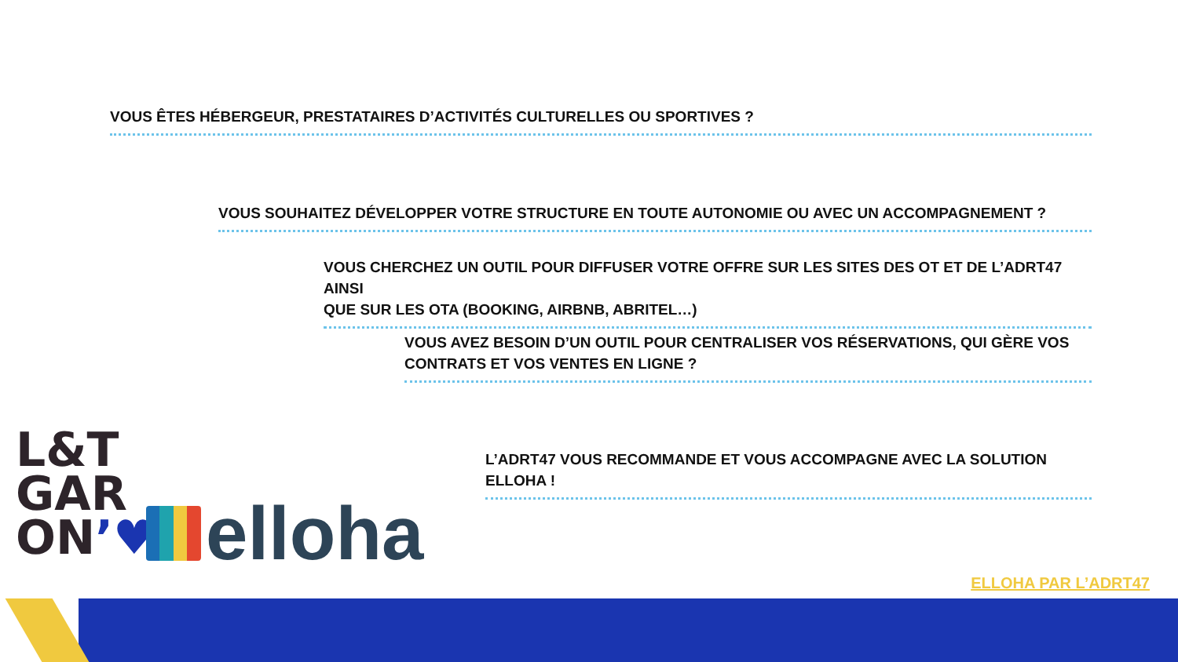VOUS ÊTES HÉBERGEUR, PRESTATAIRES D’ACTIVITÉS CULTURELLES OU SPORTIVES ?
VOUS SOUHAITEZ DÉVELOPPER VOTRE STRUCTURE EN TOUTE AUTONOMIE OU AVEC UN ACCOMPAGNEMENT ?
VOUS CHERCHEZ UN OUTIL POUR DIFFUSER VOTRE OFFRE SUR LES SITES DES OT ET DE L’ADRT47 AINSI
QUE SUR LES OTA (BOOKING, AIRBNB, ABRITEL…)
VOUS AVEZ BESOIN D’UN OUTIL POUR CENTRALISER VOS RÉSERVATIONS, QUI GÈRE VOS
CONTRATS ET VOS VENTES EN LIGNE ?
L’ADRT47 VOUS RECOMMANDE ET VOUS ACCOMPAGNE AVEC LA SOLUTION ELLOHA !
L&T
GAR
ON’♥
elloha
ELLOHA PAR L’ADRT47